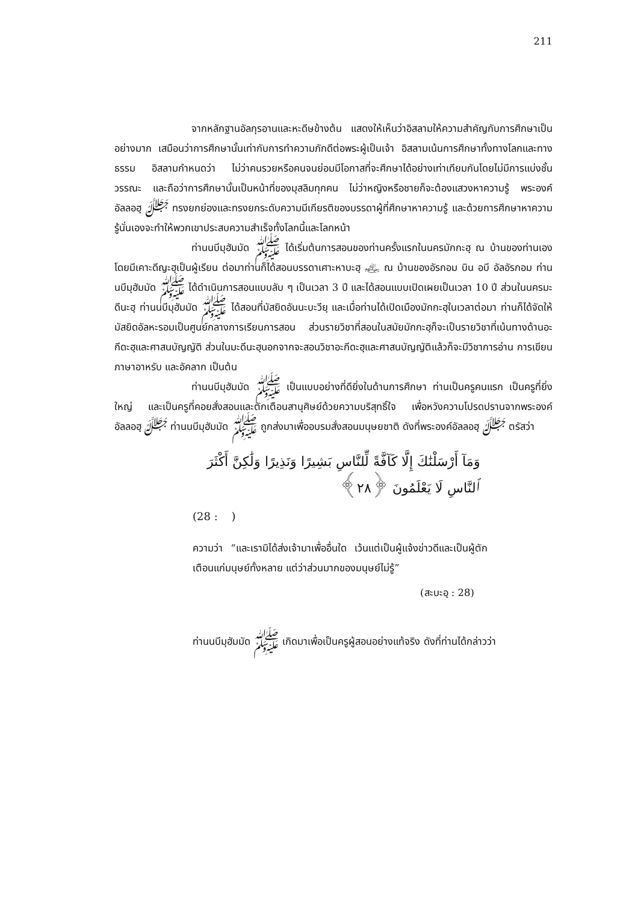211
จากหลักฐานอัลกุรอานและหะดีษข้างต้น แสดงให้เห็นว่าอิสลามให้ความสำคัญกับการศึกษาเป็นอย่างมาก เสมือนว่าการศึกษานั้นเท่ากับการทำความภักดีต่อพระผู้เป็นเจ้า อิสลามเน้นการศึกษาทั้งทางโลกและทางธรรม อิสลามกำหนดว่า ไม่ว่าคนรวยหรือคนจนย่อมมีโอกาสที่จะศึกษาได้อย่างเท่าเทียมกันโดยไม่มีการแบ่งชั้นวรรณะ และถือว่าการศึกษานั้นเป็นหน้าที่ของมุสลิมทุกคน ไม่ว่าหญิงหรือชายก็จะต้องแสวงหาความรู้ พระองค์อัลลอฮฺ ﷻ ทรงยกย่องและทรงยกระดับความมีเกียรติของบรรดาผู้ที่ศึกษาหาความรู้ และด้วยการศึกษาหาความรู้นั่นเองจะทำให้พวกเขาประสบความสำเร็จทั้งโลกนี้และโลกหน้า
ท่านนบีมุฮัมมัด ﷺ ได้เริ่มต้นการสอนของท่านครั้งแรกในนครมักกะฮฺ ณ บ้านของท่านเอง โดยมีเคาะดีญะฮฺเป็นผู้เรียน ต่อมาท่านก็ได้สอนบรรดาเศาะหาบะฮฺ ﵃ ณ บ้านของอัรกอม บิน อบี อัลอัรกอม ท่านนบีมุฮัมมัด ﷺ ได้ดำเนินการสอนแบบลับ ๆ เป็นเวลา 3 ปี และได้สอนแบบเปิดเผยเป็นเวลา 10 ปี ส่วนในนครมะดีนะฮฺ ท่านนบีมุฮัมมัด ﷺ ได้สอนที่มัสยิดอันนะบะวียฺ และเมื่อท่านได้เปิดเมืองมักกะฮฺในเวลาต่อมา ท่านก็ได้จัดให้มัสยิดอัลหะรอมเป็นศูนย์กลางการเรียนการสอน ส่วนรายวิชาที่สอนในสมัยมักกะฮฺก็จะเป็นรายวิชาที่เน้นทางด้านอะกีดะฮฺและศาสนบัญญัติ ส่วนในมะดีนะฮฺนอกจากจะสอนวิชาอะกีดะฮฺและศาสนบัญญัติแล้วก็จะมีวิชาการอ่าน การเขียน ภาษาอาหรับ และอัคลาก เป็นต้น
ท่านนบีมุฮัมมัด ﷺ เป็นแบบอย่างที่ดียิ่งในด้านการศึกษา ท่านเป็นครูคนแรก เป็นครูที่ยิ่งใหญ่ และเป็นครูที่คอยสั่งสอนและตักเตือนสานุศิษย์ด้วยความบริสุทธิ์ใจ เพื่อหวังความโปรดปรานจากพระองค์อัลลอฮฺ ﷻ ท่านนบีมุฮัมมัด ﷺ ถูกส่งมาเพื่ออบรมสั่งสอนมนุษยชาติ ดังที่พระองค์อัลลอฮฺ ﷻ ตรัสว่า
وَمَآ أَرْسَلْنَٰكَ إِلَّا كَآفَّةً لِّلنَّاسِ بَشِيرًا وَنَذِيرًا وَلَٰكِنَّ أَكْثَرَ ٱلنَّاسِ لَا يَعْلَمُونَ ﴿٢٨﴾
(28 : )
ความว่า “และเรามิได้ส่งเจ้ามาเพื่ออื่นใด เว้นแต่เป็นผู้แจ้งข่าวดีและเป็นผู้ตักเตือนแก่มนุษย์ทั้งหลาย แต่ว่าส่วนมากของมนุษย์ไม่รู้”
(สะบะอฺ : 28)
ท่านนบีมุฮัมมัด ﷺ เกิดมาเพื่อเป็นครูผู้สอนอย่างแท้จริง ดังที่ท่านได้กล่าวว่า